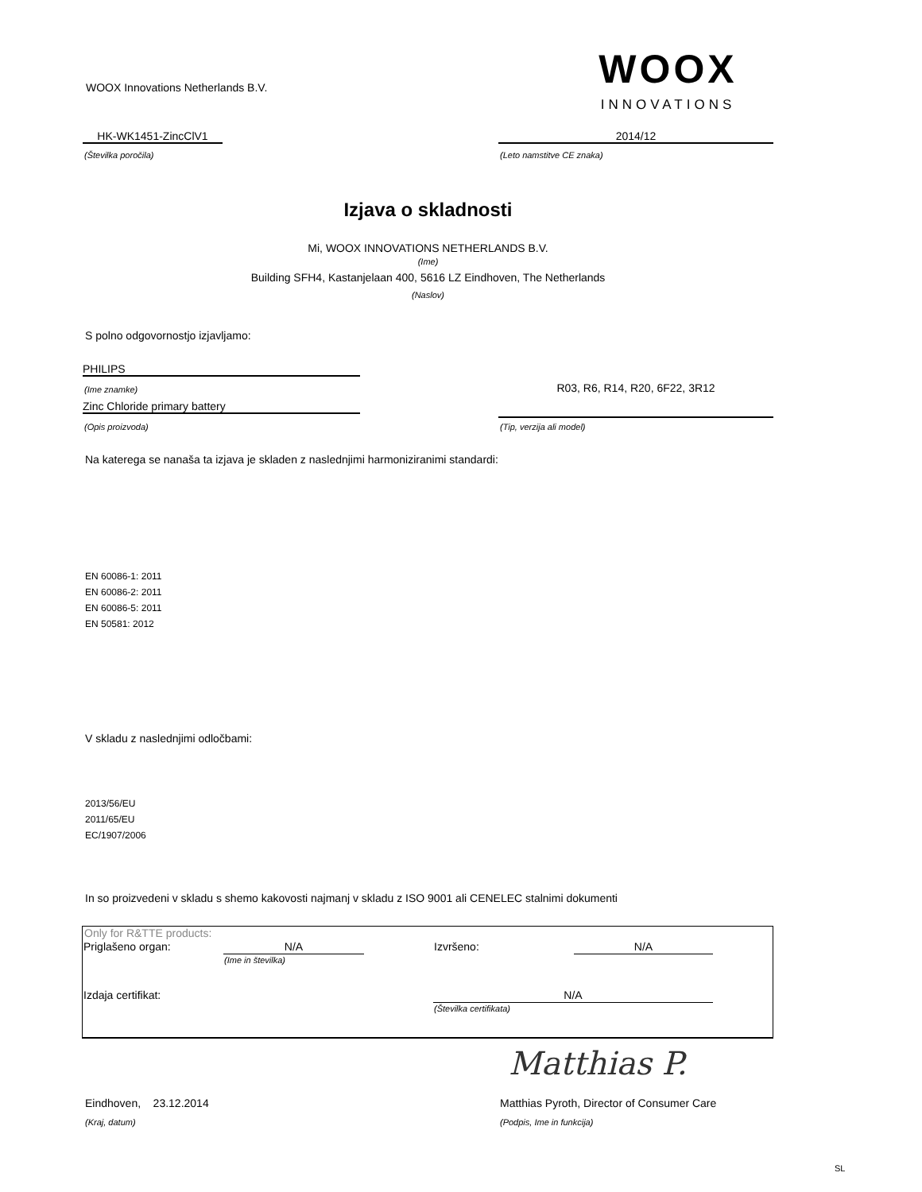WOOX Innovations Netherlands B.V.
WOOX
INNOVATIONS
HK-WK1451-ZincClV1
(Številka poročila)
2014/12
(Leto namstitve CE znaka)
Izjava o skladnosti
Mi, WOOX INNOVATIONS NETHERLANDS B.V.
(Ime)
Building SFH4, Kastanjelaan 400, 5616 LZ Eindhoven, The Netherlands
(Naslov)
S polno odgovornostjo izjavljamo:
PHILIPS
(Ime znamke)
Zinc Chloride primary battery
(Opis proizvoda)
R03, R6, R14, R20, 6F22, 3R12
(Tip, verzija ali model)
Na katerega se nanaša ta izjava je skladen z naslednjimi harmoniziranimi standardi:
EN 60086-1: 2011
EN 60086-2: 2011
EN 60086-5: 2011
EN 50581: 2012
V skladu z naslednjimi odločbami:
2013/56/EU
2011/65/EU
EC/1907/2006
In so proizvedeni v skladu s shemo kakovosti najmanj v skladu z ISO 9001 ali CENELEC stalnimi dokumenti
Only for R&TTE products:
| Priglašeno organ: | N/A | | Izvršeno: | N/A | |
| | (Ime in številka) | | | | |
| Izdaja certifikat: | | | N/A | | |
| | | | (Številka certifikata) | | |
Matthias P.
Eindhoven, 23.12.2014
(Kraj, datum)
Matthias Pyroth, Director of Consumer Care
(Podpis, Ime in funkcija)
SL